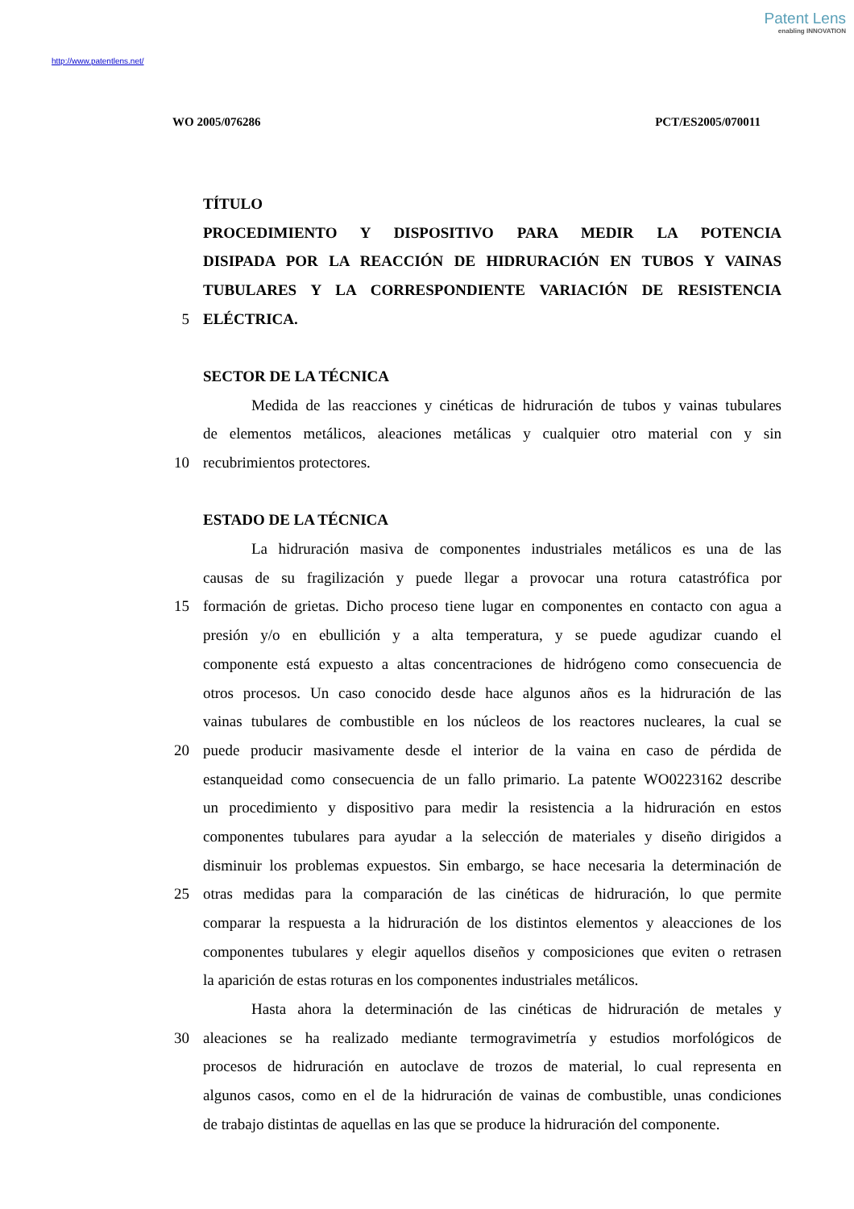Patent Lens
enabling INNOVATION
http://www.patentlens.net/
WO 2005/076286 PCT/ES2005/070011
TÍTULO
PROCEDIMIENTO Y DISPOSITIVO PARA MEDIR LA POTENCIA
DISIPADA POR LA REACCIÓN DE HIDRURACIÓN EN TUBOS Y VAINAS
TUBULARES Y LA CORRESPONDIENTE VARIACIÓN DE RESISTENCIA
5 ELÉCTRICA.
SECTOR DE LA TÉCNICA
Medida de las reacciones y cinéticas de hidruración de tubos y vainas tubulares
de elementos metálicos, aleaciones metálicas y cualquier otro material con y sin
10 recubrimientos protectores.
ESTADO DE LA TÉCNICA
La hidruración masiva de componentes industriales metálicos es una de las
causas de su fragilización y puede llegar a provocar una rotura catastrófica por
15 formación de grietas. Dicho proceso tiene lugar en componentes en contacto con agua a
presión y/o en ebullición y a alta temperatura, y se puede agudizar cuando el
componente está expuesto a altas concentraciones de hidrógeno como consecuencia de
otros procesos. Un caso conocido desde hace algunos años es la hidruración de las
vainas tubulares de combustible en los núcleos de los reactores nucleares, la cual se
20 puede producir masivamente desde el interior de la vaina en caso de pérdida de
estanqueidad como consecuencia de un fallo primario. La patente WO0223162 describe
un procedimiento y dispositivo para medir la resistencia a la hidruración en estos
componentes tubulares para ayudar a la selección de materiales y diseño dirigidos a
disminuir los problemas expuestos. Sin embargo, se hace necesaria la determinación de
25 otras medidas para la comparación de las cinéticas de hidruración, lo que permite
comparar la respuesta a la hidruración de los distintos elementos y aleacciones de los
componentes tubulares y elegir aquellos diseños y composiciones que eviten o retrasen
la aparición de estas roturas en los componentes industriales metálicos.
Hasta ahora la determinación de las cinéticas de hidruración de metales y
30 aleaciones se ha realizado mediante termogravimetría y estudios morfológicos de
procesos de hidruración en autoclave de trozos de material, lo cual representa en
algunos casos, como en el de la hidruración de vainas de combustible, unas condiciones
de trabajo distintas de aquellas en las que se produce la hidruración del componente.